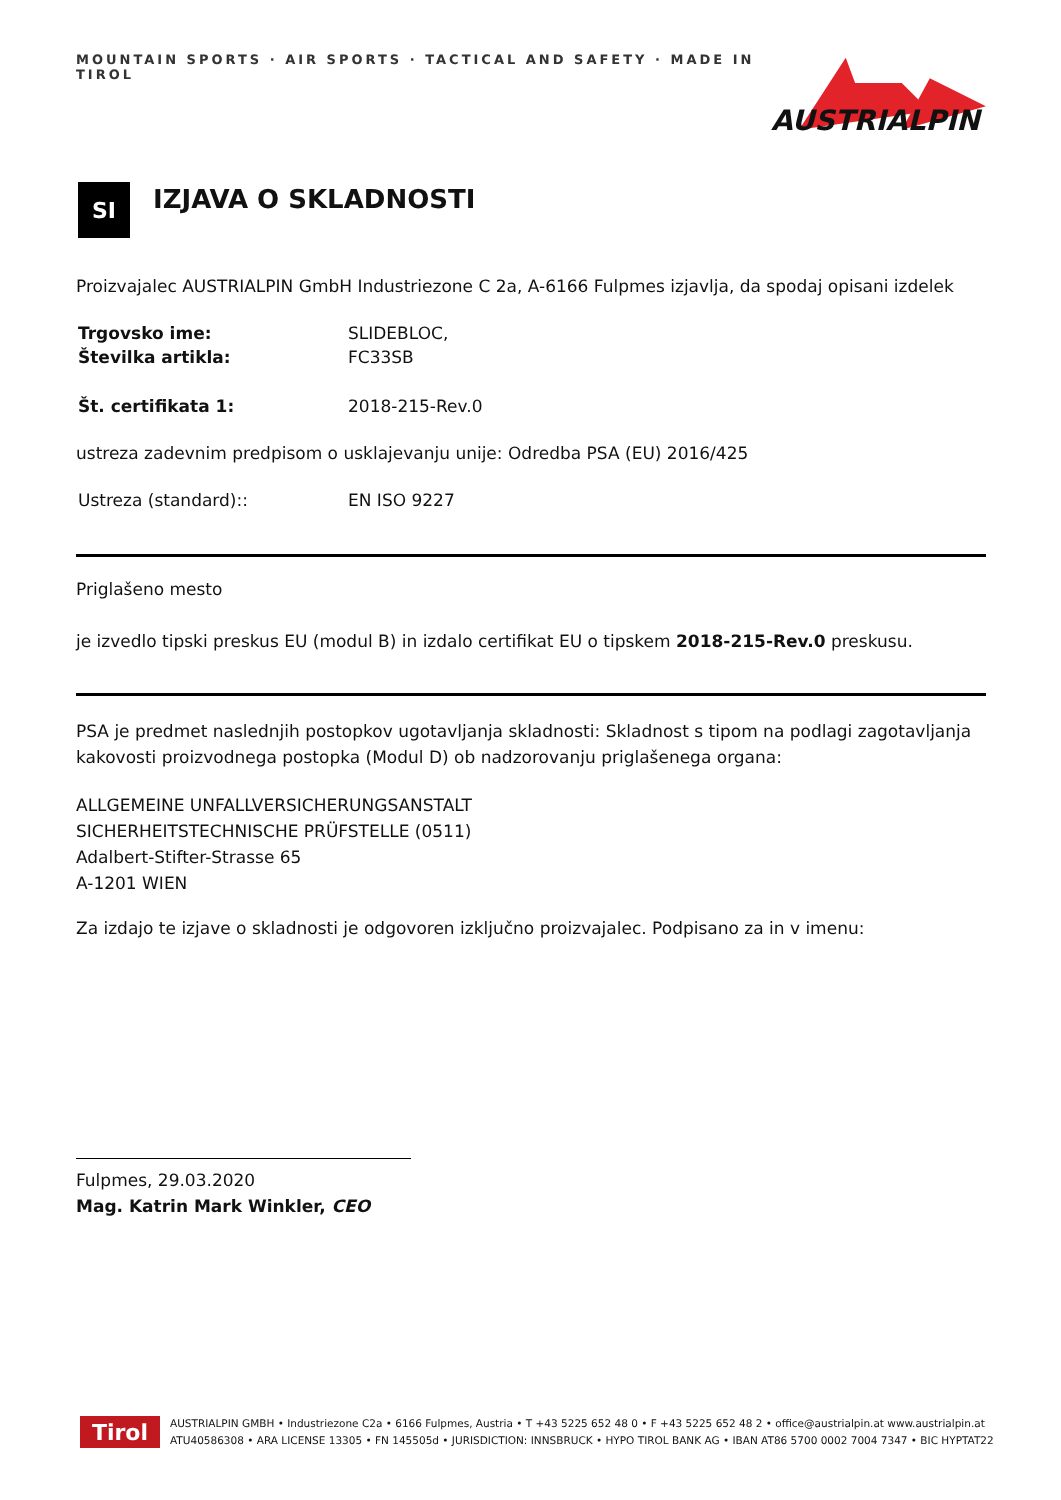MOUNTAIN SPORTS · AIR SPORTS · TACTICAL AND SAFETY · MADE IN TIROL
AUSTRIALPIN
SI
IZJAVA O SKLADNOSTI
Proizvajalec AUSTRIALPIN GmbH Industriezone C 2a, A-6166 Fulpmes izjavlja, da spodaj opisani izdelek
| Trgovsko ime: | SLIDEBLOC, |
| Številka artikla: | FC33SB |
| Št. certifikata 1: | 2018-215-Rev.0 |
ustreza zadevnim predpisom o usklajevanju unije: Odredba PSA (EU) 2016/425
| Ustreza (standard):: | EN ISO 9227 |
Priglašeno mesto
je izvedlo tipski preskus EU (modul B) in izdalo certifikat EU o tipskem 2018-215-Rev.0 preskusu.
PSA je predmet naslednjih postopkov ugotavljanja skladnosti: Skladnost s tipom na podlagi zagotavljanja kakovosti proizvodnega postopka (Modul D) ob nadzorovanju priglašenega organa:
ALLGEMEINE UNFALLVERSICHERUNGSANSTALT
SICHERHEITSTECHNISCHE PRÜFSTELLE (0511)
Adalbert-Stifter-Strasse 65
A-1201 WIEN
Za izdajo te izjave o skladnosti je odgovoren izključno proizvajalec. Podpisano za in v imenu:
Fulpmes, 29.03.2020
Mag. Katrin Mark Winkler, CEO
Tirol
AUSTRIALPIN GMBH • Industriezone C2a • 6166 Fulpmes, Austria • T +43 5225 652 48 0 • F +43 5225 652 48 2 • office@austrialpin.at www.austrialpin.at
ATU40586308 • ARA LICENSE 13305 • FN 145505d • JURISDICTION: INNSBRUCK • HYPO TIROL BANK AG • IBAN AT86 5700 0002 7004 7347 • BIC HYPTAT22